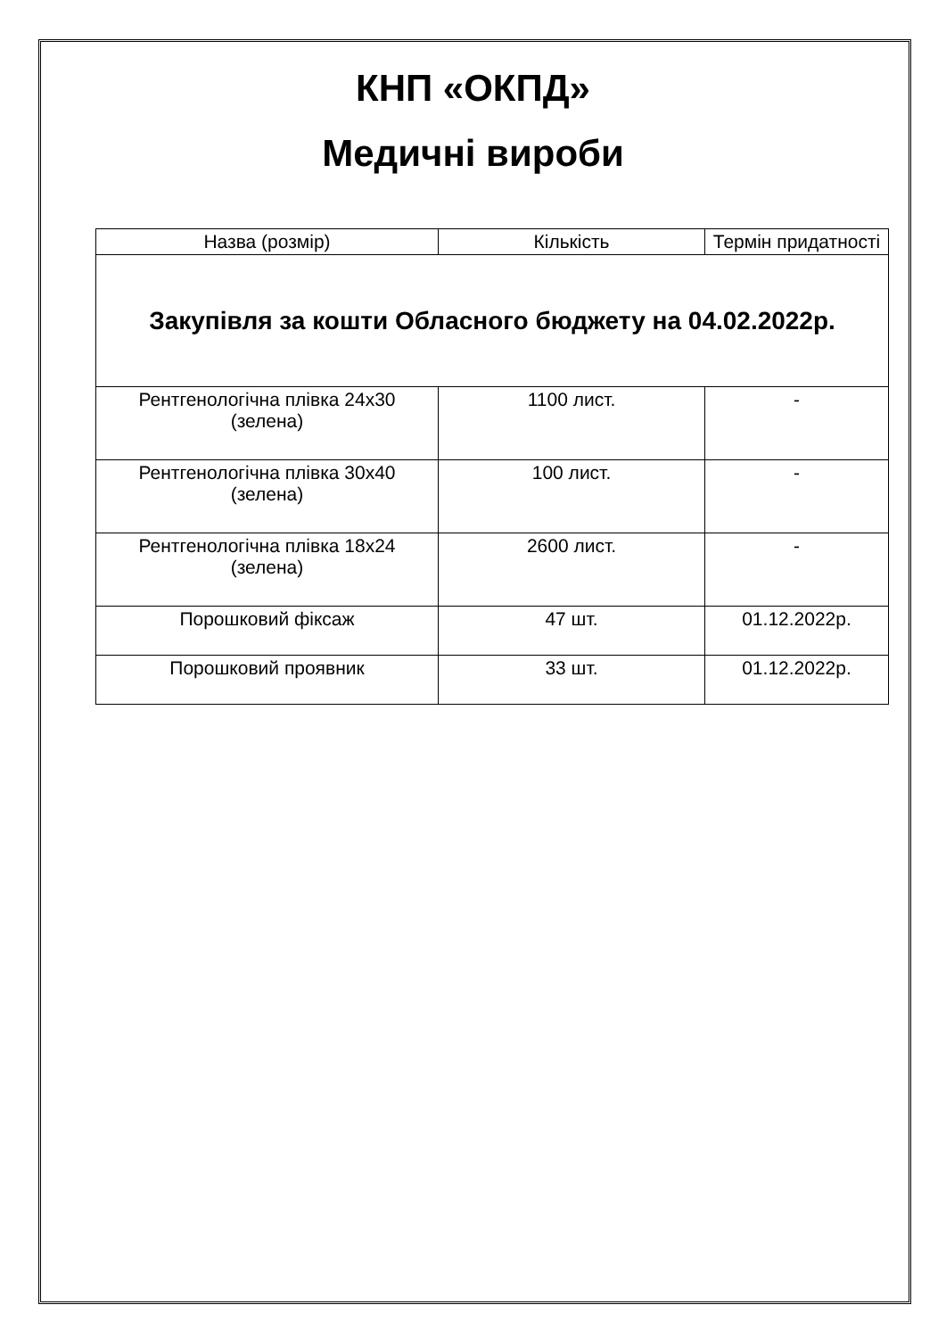КНП «ОКПД»
Медичні вироби
| Назва (розмір) | Кількість | Термін придатності |
| --- | --- | --- |
| Закупівля за кошти Обласного бюджету на 04.02.2022р. | | |
| Рентгенологічна плівка 24х30 (зелена) | 1100 лист. | - |
| Рентгенологічна плівка 30х40 (зелена) | 100 лист. | - |
| Рентгенологічна плівка 18х24 (зелена) | 2600 лист. | - |
| Порошковий фіксаж | 47 шт. | 01.12.2022р. |
| Порошковий проявник | 33 шт. | 01.12.2022р. |